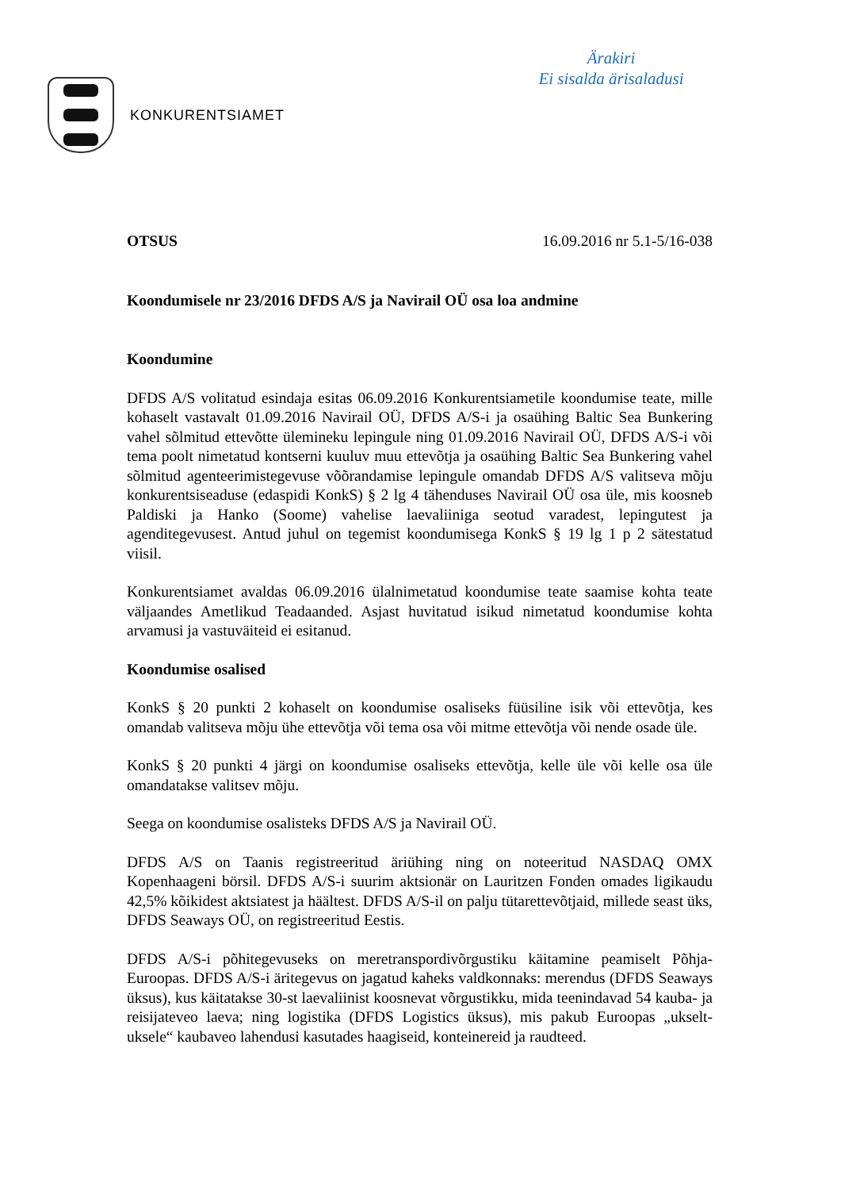KONKURENTSIAMET
Ärakiri
Ei sisalda ärisaladusi
OTSUS 16.09.2016 nr 5.1-5/16-038
Koondumisele nr 23/2016 DFDS A/S ja Navirail OÜ osa loa andmine
Koondumine
DFDS A/S volitatud esindaja esitas 06.09.2016 Konkurentsiametile koondumise teate, mille kohaselt vastavalt 01.09.2016 Navirail OÜ, DFDS A/S-i ja osaühing Baltic Sea Bunkering vahel sõlmitud ettevõtte ülemineku lepingule ning 01.09.2016 Navirail OÜ, DFDS A/S-i või tema poolt nimetatud kontserni kuuluv muu ettevõtja ja osaühing Baltic Sea Bunkering vahel sõlmitud agenteerimistegevuse võõrandamise lepingule omandab DFDS A/S valitseva mõju konkurentsiseaduse (edaspidi KonkS) § 2 lg 4 tähenduses Navirail OÜ osa üle, mis koosneb Paldiski ja Hanko (Soome) vahelise laevaliiniga seotud varadest, lepingutest ja agenditegevusest. Antud juhul on tegemist koondumisega KonkS § 19 lg 1 p 2 sätestatud viisil.
Konkurentsiamet avaldas 06.09.2016 ülalnimetatud koondumise teate saamise kohta teate väljaandes Ametlikud Teadaanded. Asjast huvitatud isikud nimetatud koondumise kohta arvamusi ja vastuväiteid ei esitanud.
Koondumise osalised
KonkS § 20 punkti 2 kohaselt on koondumise osaliseks füüsiline isik või ettevõtja, kes omandab valitseva mõju ühe ettevõtja või tema osa või mitme ettevõtja või nende osade üle.
KonkS § 20 punkti 4 järgi on koondumise osaliseks ettevõtja, kelle üle või kelle osa üle omandatakse valitsev mõju.
Seega on koondumise osalisteks DFDS A/S ja Navirail OÜ.
DFDS A/S on Taanis registreeritud äriühing ning on noteeritud NASDAQ OMX Kopenhaageni börsil. DFDS A/S-i suurim aktsionär on Lauritzen Fonden omades ligikaudu 42,5% kõikidest aktsiatest ja häältest. DFDS A/S-il on palju tütarettevõtjaid, millede seast üks, DFDS Seaways OÜ, on registreeritud Eestis.
DFDS A/S-i põhitegevuseks on meretranspordivõrgustiku käitamine peamiselt Põhja-Euroopas. DFDS A/S-i äritegevus on jagatud kaheks valdkonnaks: merendus (DFDS Seaways üksus), kus käitatakse 30-st laevaliinist koosnevat võrgustikku, mida teenindavad 54 kauba- ja reisijateveo laeva; ning logistika (DFDS Logistics üksus), mis pakub Euroopas „ukselt-uksele“ kaubaveo lahendusi kasutades haagiseid, konteinereid ja raudteed.